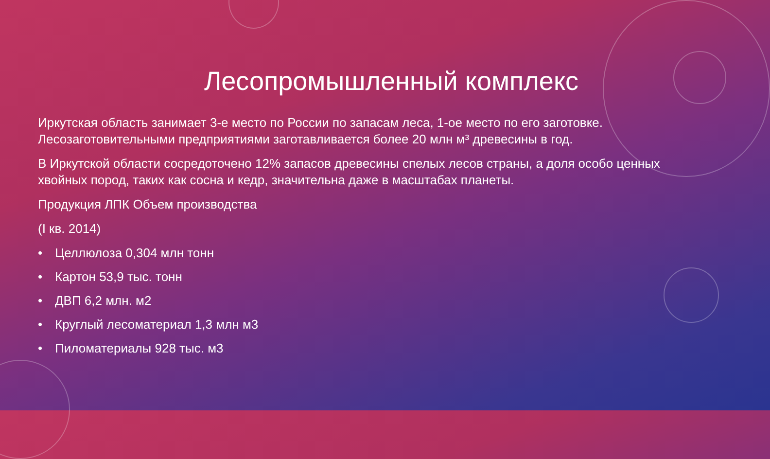Лесопромышленный комплекс
Иркутская область занимает 3-е место по России по запасам леса, 1-ое место по его заготовке. Лесозаготовительными предприятиями заготавливается более 20 млн м³ древесины в год.
В Иркутской области сосредоточено 12% запасов древесины спелых лесов страны, а доля особо ценных хвойных пород, таких как сосна и кедр, значительна даже в масштабах планеты.
Продукция ЛПК Объем производства
(I кв. 2014)
• Целлюлоза 0,304 млн тонн
• Картон 53,9 тыс. тонн
• ДВП 6,2 млн. м2
• Круглый лесоматериал 1,3 млн м3
• Пиломатериалы 928 тыс. м3